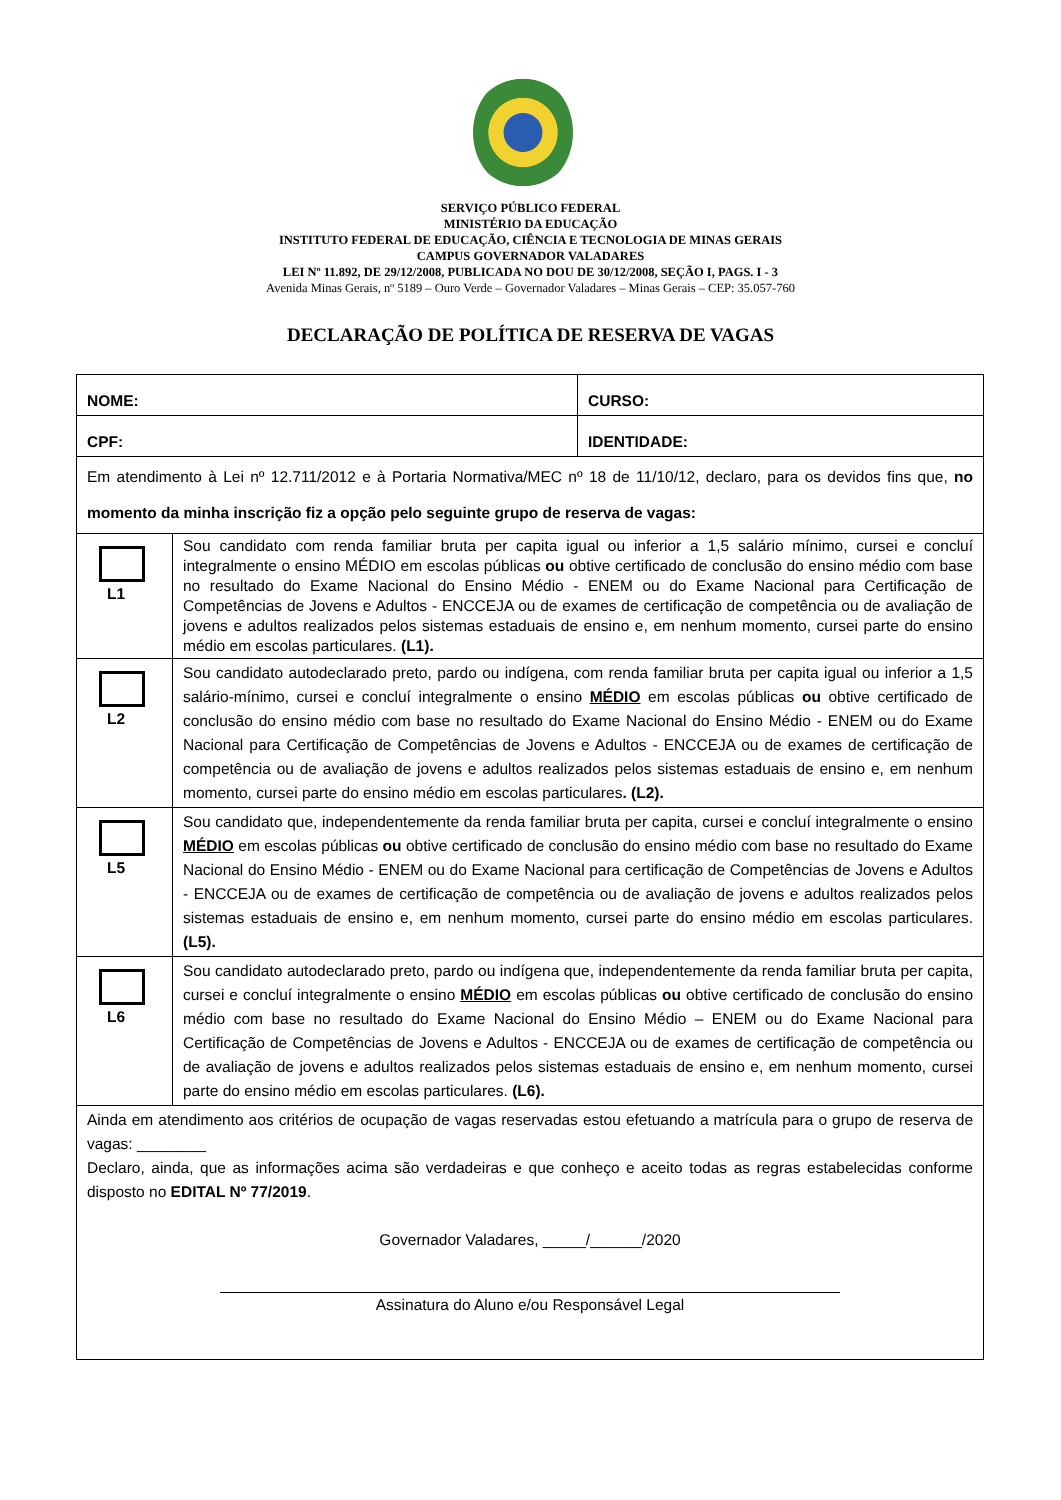SERVIÇO PÚBLICO FEDERAL
MINISTÉRIO DA EDUCAÇÃO
INSTITUTO FEDERAL DE EDUCAÇÃO, CIÊNCIA E TECNOLOGIA DE MINAS GERAIS
CAMPUS GOVERNADOR VALADARES
LEI Nº 11.892, DE 29/12/2008, PUBLICADA NO DOU DE 30/12/2008, SEÇÃO I, PAGS. I - 3
Avenida Minas Gerais, nº 5189 – Ouro Verde – Governador Valadares – Minas Gerais – CEP: 35.057-760
DECLARAÇÃO DE POLÍTICA DE RESERVA DE VAGAS
| NOME: | | CURSO: |
| CPF: | | IDENTIDADE: |
| Em atendimento à Lei nº 12.711/2012 e à Portaria Normativa/MEC nº 18 de 11/10/12, declaro, para os devidos fins que, no momento da minha inscrição fiz a opção pelo seguinte grupo de reserva de vagas: | | |
| L1 | Sou candidato com renda familiar bruta per capita igual ou inferior a 1,5 salário mínimo, cursei e concluí integralmente o ensino MÉDIO em escolas públicas ou obtive certificado de conclusão do ensino médio com base no resultado do Exame Nacional do Ensino Médio - ENEM ou do Exame Nacional para Certificação de Competências de Jovens e Adultos - ENCCEJA ou de exames de certificação de competência ou de avaliação de jovens e adultos realizados pelos sistemas estaduais de ensino e, em nenhum momento, cursei parte do ensino médio em escolas particulares. (L1). | |
| L2 | Sou candidato autodeclarado preto, pardo ou indígena, com renda familiar bruta per capita igual ou inferior a 1,5 salário-mínimo, cursei e concluí integralmente o ensino MÉDIO em escolas públicas ou obtive certificado de conclusão do ensino médio com base no resultado do Exame Nacional do Ensino Médio - ENEM ou do Exame Nacional para Certificação de Competências de Jovens e Adultos - ENCCEJA ou de exames de certificação de competência ou de avaliação de jovens e adultos realizados pelos sistemas estaduais de ensino e, em nenhum momento, cursei parte do ensino médio em escolas particulares . (L2). | |
| L5 | Sou candidato que, independentemente da renda familiar bruta per capita, cursei e concluí integralmente o ensino MÉDIO em escolas públicas ou obtive certificado de conclusão do ensino médio com base no resultado do Exame Nacional do Ensino Médio - ENEM ou do Exame Nacional para certificação de Competências de Jovens e Adultos - ENCCEJA ou de exames de certificação de competência ou de avaliação de jovens e adultos realizados pelos sistemas estaduais de ensino e, em nenhum momento, cursei parte do ensino médio em escolas particulares. (L5). | |
| L6 | Sou candidato autodeclarado preto, pardo ou indígena que, independentemente da renda familiar bruta per capita, cursei e concluí integralmente o ensino MÉDIO em escolas públicas ou obtive certificado de conclusão do ensino médio com base no resultado do Exame Nacional do Ensino Médio – ENEM ou do Exame Nacional para Certificação de Competências de Jovens e Adultos - ENCCEJA ou de exames de certificação de competência ou de avaliação de jovens e adultos realizados pelos sistemas estaduais de ensino e, em nenhum momento, cursei parte do ensino médio em escolas particulares. (L6). | |
| Ainda em atendimento aos critérios de ocupação de vagas reservadas estou efetuando a matrícula para o grupo de reserva de vagas: ________ Declaro, ainda, que as informações acima são verdadeiras e que conheço e aceito todas as regras estabelecidas conforme disposto no EDITAL Nº 77/2019 . Governador Valadares, _____/______/2020 Assinatura do Aluno e/ou Responsável Legal | | |